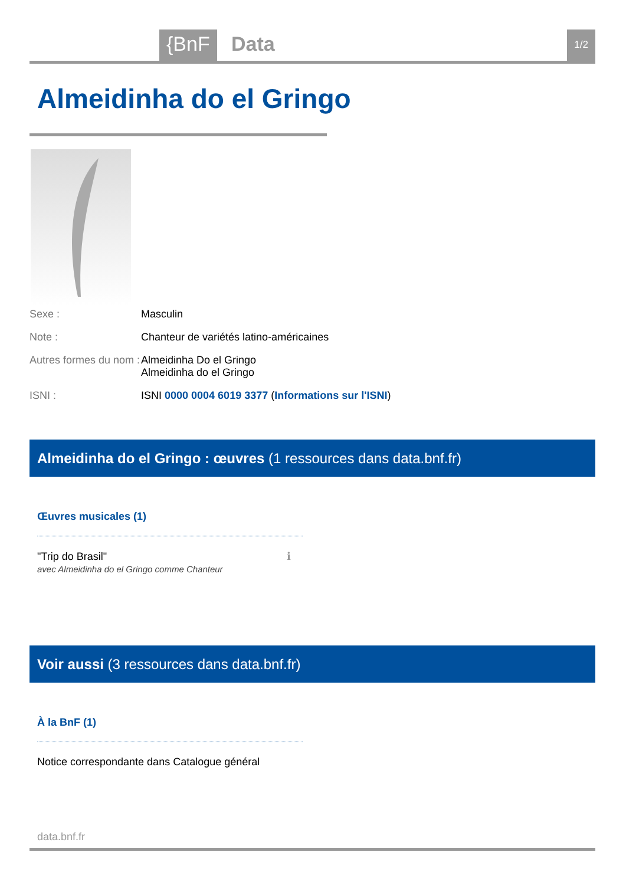{BnF Data 1/2
Almeidinha do el Gringo
Sexe : Masculin
Note : Chanteur de variétés latino-américaines
Autres formes du nom :
Almeidinha Do el Gringo
Almeidinha do el Gringo
ISNI : ISNI 0000 0004 6019 3377 (Informations sur l'ISNI)
Almeidinha do el Gringo : œuvres (1 ressources dans data.bnf.fr)
Œuvres musicales (1)
"Trip do Brasil" ℹ
avec Almeidinha do el Gringo comme Chanteur
Voir aussi (3 ressources dans data.bnf.fr)
À la BnF (1)
Notice correspondante dans Catalogue général
data.bnf.fr